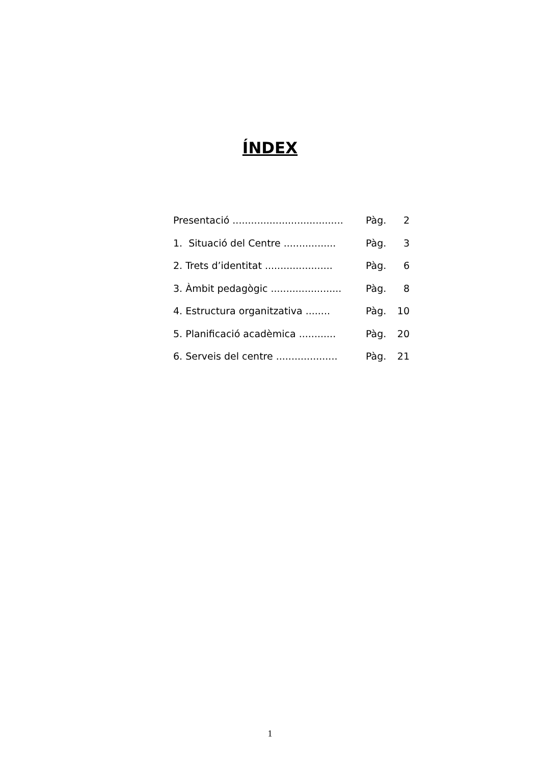ÍNDEX
Presentació .................................... Pàg. 2
1. Situació del Centre ................. Pàg. 3
2. Trets d’identitat ...................... Pàg. 6
3. Àmbit pedagògic ....................... Pàg. 8
4. Estructura organitzativa ........ Pàg. 10
5. Planificació acadèmica ............ Pàg. 20
6. Serveis del centre .................... Pàg. 21
1